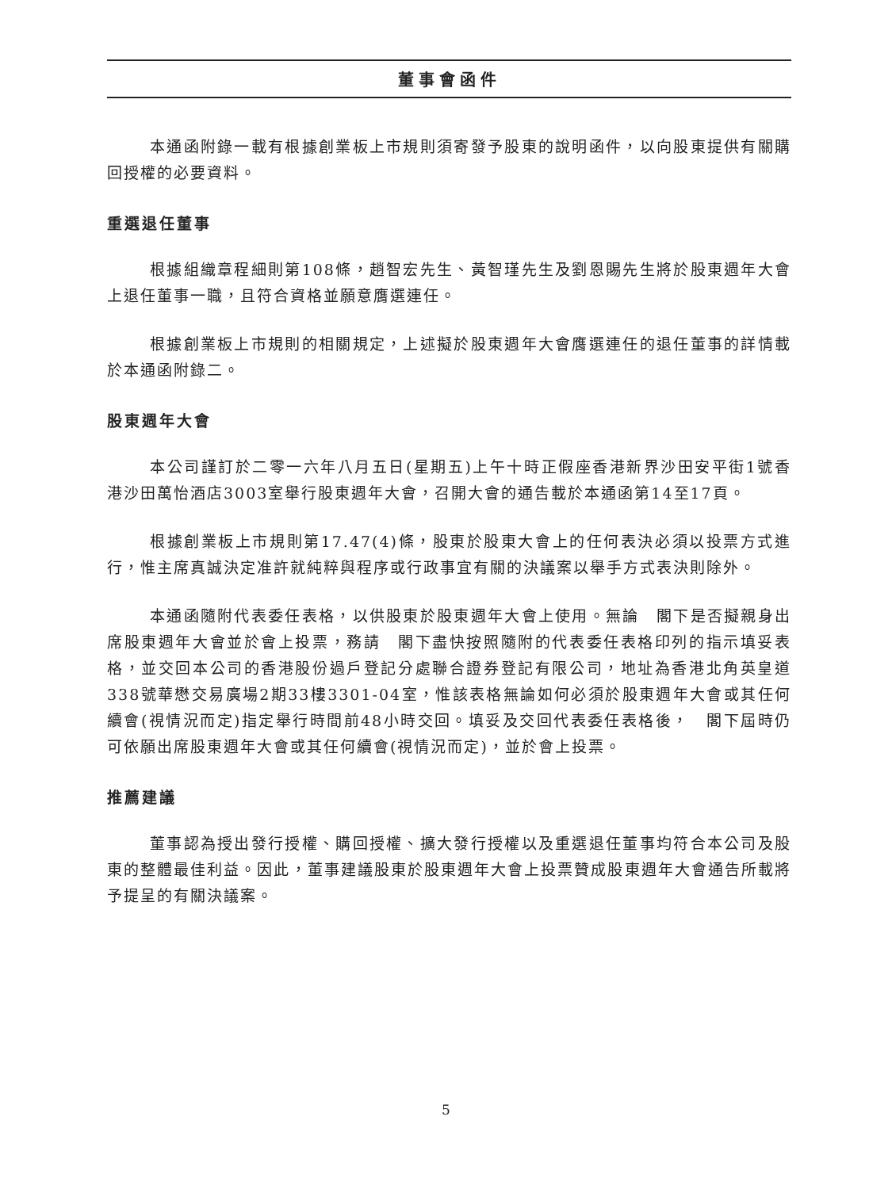董事會函件
本通函附錄一載有根據創業板上市規則須寄發予股東的說明函件，以向股東提供有關購回授權的必要資料。
重選退任董事
根據組織章程細則第108條，趙智宏先生、黃智瑾先生及劉恩賜先生將於股東週年大會上退任董事一職，且符合資格並願意膺選連任。
根據創業板上市規則的相關規定，上述擬於股東週年大會膺選連任的退任董事的詳情載於本通函附錄二。
股東週年大會
本公司謹訂於二零一六年八月五日(星期五)上午十時正假座香港新界沙田安平街1號香港沙田萬怡酒店3003室舉行股東週年大會，召開大會的通告載於本通函第14至17頁。
根據創業板上市規則第17.47(4)條，股東於股東大會上的任何表決必須以投票方式進行，惟主席真誠決定准許就純粹與程序或行政事宜有關的決議案以舉手方式表決則除外。
本通函隨附代表委任表格，以供股東於股東週年大會上使用。無論　閣下是否擬親身出席股東週年大會並於會上投票，務請　閣下盡快按照隨附的代表委任表格印列的指示填妥表格，並交回本公司的香港股份過戶登記分處聯合證券登記有限公司，地址為香港北角英皇道338號華懋交易廣場2期33樓3301-04室，惟該表格無論如何必須於股東週年大會或其任何續會(視情況而定)指定舉行時間前48小時交回。填妥及交回代表委任表格後，　閣下屆時仍可依願出席股東週年大會或其任何續會(視情況而定)，並於會上投票。
推薦建議
董事認為授出發行授權、購回授權、擴大發行授權以及重選退任董事均符合本公司及股東的整體最佳利益。因此，董事建議股東於股東週年大會上投票贊成股東週年大會通告所載將予提呈的有關決議案。
5